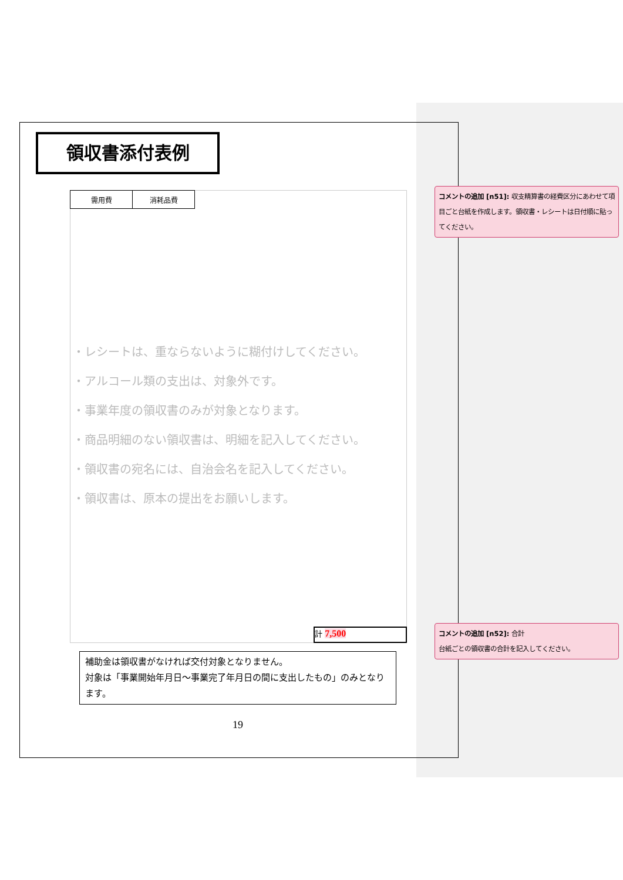領収書添付表例
| 需用費 | 消耗品費 |
・レシートは、重ならないように糊付けしてください。
・アルコール類の支出は、対象外です。
・事業年度の領収書のみが対象となります。
・商品明細のない領収書は、明細を記入してください。
・領収書の宛名には、自治会名を記入してください。
・領収書は、原本の提出をお願いします。
計 7,500
補助金は領収書がなければ交付対象となりません。
対象は「事業開始年月日～事業完了年月日の間に支出したもの」のみとなります。
19
コメントの追加 [n51]: 収支精算書の経費区分にあわせて項目ごと台紙を作成します。領収書・レシートは日付順に貼ってください。
コメントの追加 [n52]: 合計
台紙ごとの領収書の合計を記入してください。